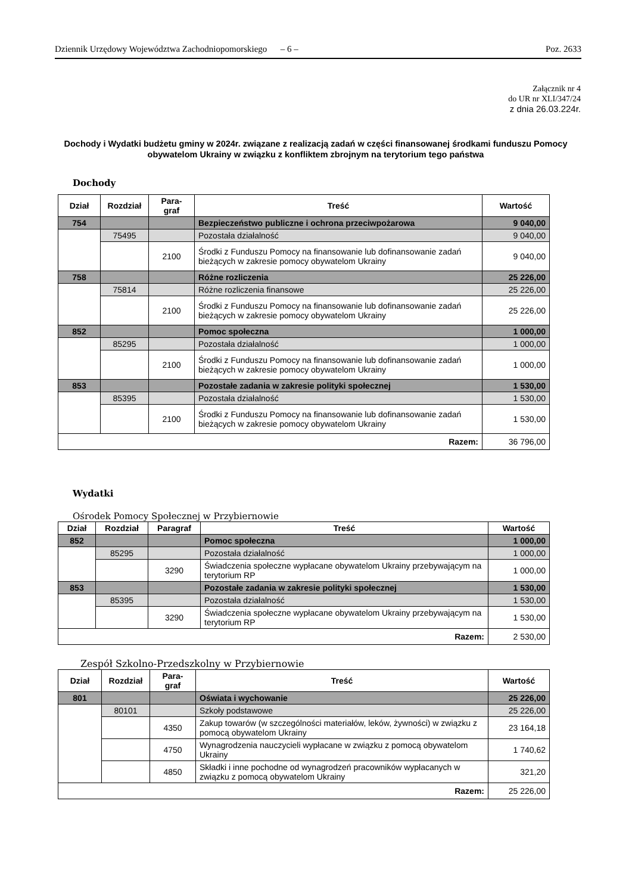Dziennik Urzędowy Województwa Zachodniopomorskiego – 6 – Poz. 2633
Załącznik nr 4
do UR nr XLI/347/24
z dnia 26.03.224r.
Dochody i Wydatki budżetu gminy w 2024r. związane z realizacją zadań w części finansowanej środkami funduszu Pomocy obywatelom Ukrainy w związku z konfliktem zbrojnym na terytorium tego państwa
Dochody
| Dział | Rozdział | Para- graf | Treść | Wartość |
| --- | --- | --- | --- | --- |
| 754 | | | Bezpieczeństwo publiczne i ochrona przeciwpożarowa | 9 040,00 |
| | 75495 | | Pozostała działalność | 9 040,00 |
| | | 2100 | Środki z Funduszu Pomocy na finansowanie lub dofinansowanie zadań bieżących w zakresie pomocy obywatelom Ukrainy | 9 040,00 |
| 758 | | | Różne rozliczenia | 25 226,00 |
| | 75814 | | Różne rozliczenia finansowe | 25 226,00 |
| | | 2100 | Środki z Funduszu Pomocy na finansowanie lub dofinansowanie zadań bieżących w zakresie pomocy obywatelom Ukrainy | 25 226,00 |
| 852 | | | Pomoc społeczna | 1 000,00 |
| | 85295 | | Pozostała działalność | 1 000,00 |
| | | 2100 | Środki z Funduszu Pomocy na finansowanie lub dofinansowanie zadań bieżących w zakresie pomocy obywatelom Ukrainy | 1 000,00 |
| 853 | | | Pozostałe zadania w zakresie polityki społecznej | 1 530,00 |
| | 85395 | | Pozostała działalność | 1 530,00 |
| | | 2100 | Środki z Funduszu Pomocy na finansowanie lub dofinansowanie zadań bieżących w zakresie pomocy obywatelom Ukrainy | 1 530,00 |
| Razem: | | | | 36 796,00 |
Wydatki
Ośrodek Pomocy Społecznej w Przybiernowie
| Dział | Rozdział | Paragraf | Treść | Wartość |
| --- | --- | --- | --- | --- |
| 852 | | | Pomoc społeczna | 1 000,00 |
| | 85295 | | Pozostała działalność | 1 000,00 |
| | | 3290 | Świadczenia społeczne wypłacane obywatelom Ukrainy przebywającym na terytorium RP | 1 000,00 |
| 853 | | | Pozostałe zadania w zakresie polityki społecznej | 1 530,00 |
| | 85395 | | Pozostała działalność | 1 530,00 |
| | | 3290 | Świadczenia społeczne wypłacane obywatelom Ukrainy przebywającym na terytorium RP | 1 530,00 |
| Razem: | | | | 2 530,00 |
Zespół Szkolno-Przedszkolny w Przybiernowie
| Dział | Rozdział | Para- graf | Treść | Wartość |
| --- | --- | --- | --- | --- |
| 801 | | | Oświata i wychowanie | 25 226,00 |
| | 80101 | | Szkoły podstawowe | 25 226,00 |
| | | 4350 | Zakup towarów (w szczególności materiałów, leków, żywności) w związku z pomocą obywatelom Ukrainy | 23 164,18 |
| | | 4750 | Wynagrodzenia nauczycieli wypłacane w związku z pomocą obywatelom Ukrainy | 1 740,62 |
| | | 4850 | Składki i inne pochodne od wynagrodzeń pracowników wypłacanych w związku z pomocą obywatelom Ukrainy | 321,20 |
| Razem: | | | | 25 226,00 |